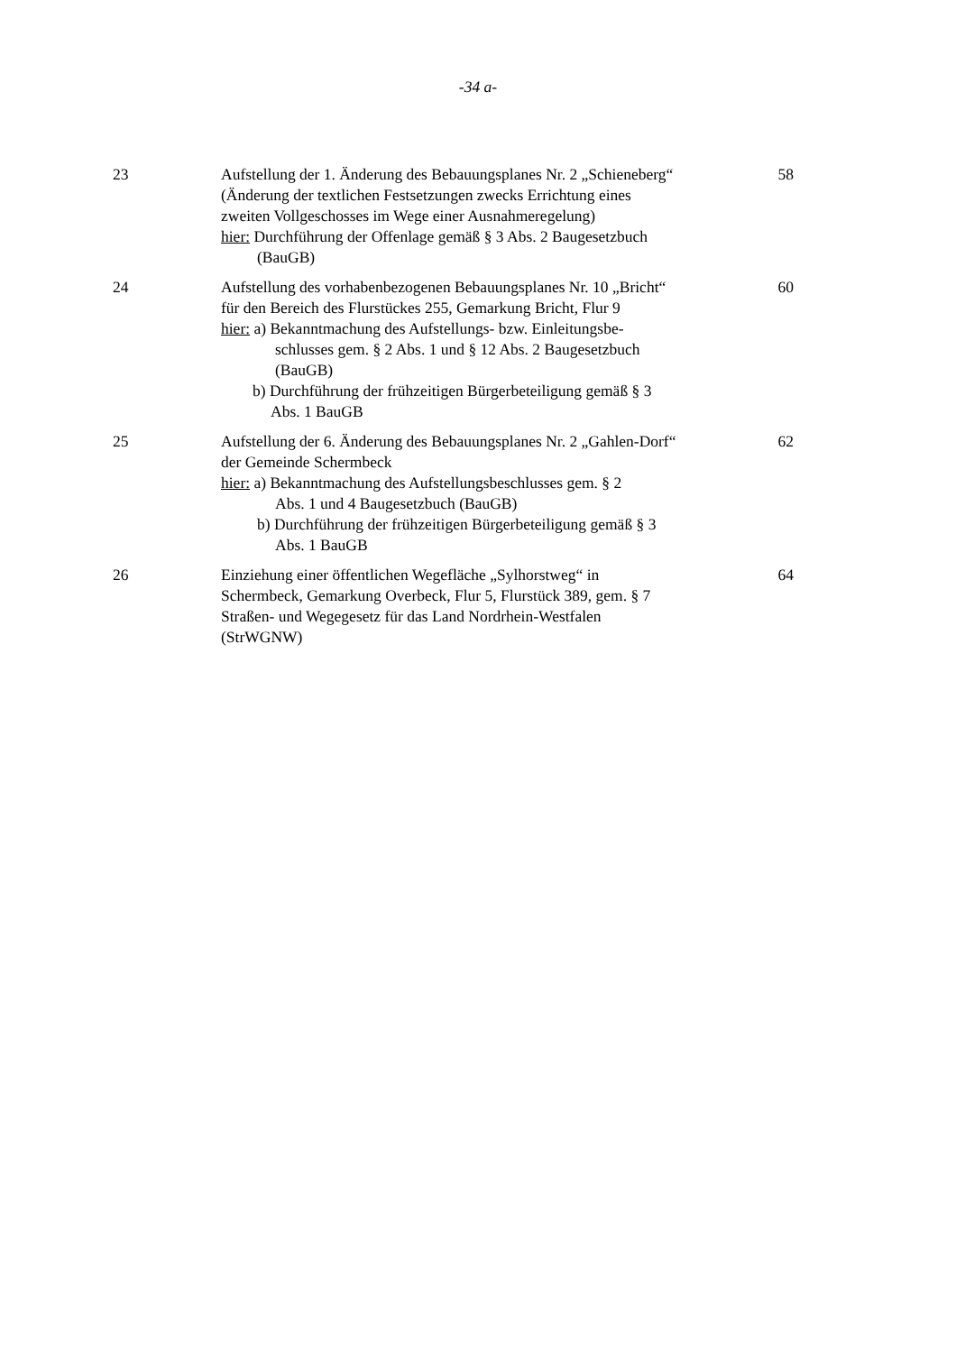-34 a-
| 23 | Aufstellung der 1. Änderung des Bebauungsplanes Nr. 2 „Schieneberg“ (Änderung der textlichen Festsetzungen zwecks Errichtung eines zweiten Vollgeschosses im Wege einer Ausnahmeregelung) hier: Durchführung der Offenlage gemäß § 3 Abs. 2 Baugesetzbuch (BauGB) | 58 |
| 24 | Aufstellung des vorhabenbezogenen Bebauungsplanes Nr. 10 „Bricht“ für den Bereich des Flurstückes 255, Gemarkung Bricht, Flur 9 hier: a) Bekanntmachung des Aufstellungs- bzw. Einleitungsbe- schlusses gem. § 2 Abs. 1 und § 12 Abs. 2 Baugesetzbuch (BauGB) b) Durchführung der frühzeitigen Bürgerbeteiligung gemäß § 3 Abs. 1 BauGB | 60 |
| 25 | Aufstellung der 6. Änderung des Bebauungsplanes Nr. 2 „Gahlen-Dorf“ der Gemeinde Schermbeck hier: a) Bekanntmachung des Aufstellungsbeschlusses gem. § 2 Abs. 1 und 4 Baugesetzbuch (BauGB) b) Durchführung der frühzeitigen Bürgerbeteiligung gemäß § 3 Abs. 1 BauGB | 62 |
| 26 | Einziehung einer öffentlichen Wegefläche „Sylhorstweg“ in Schermbeck, Gemarkung Overbeck, Flur 5, Flurstück 389, gem. § 7 Straßen- und Wegegesetz für das Land Nordrhein-Westfalen (StrWGNW) | 64 |